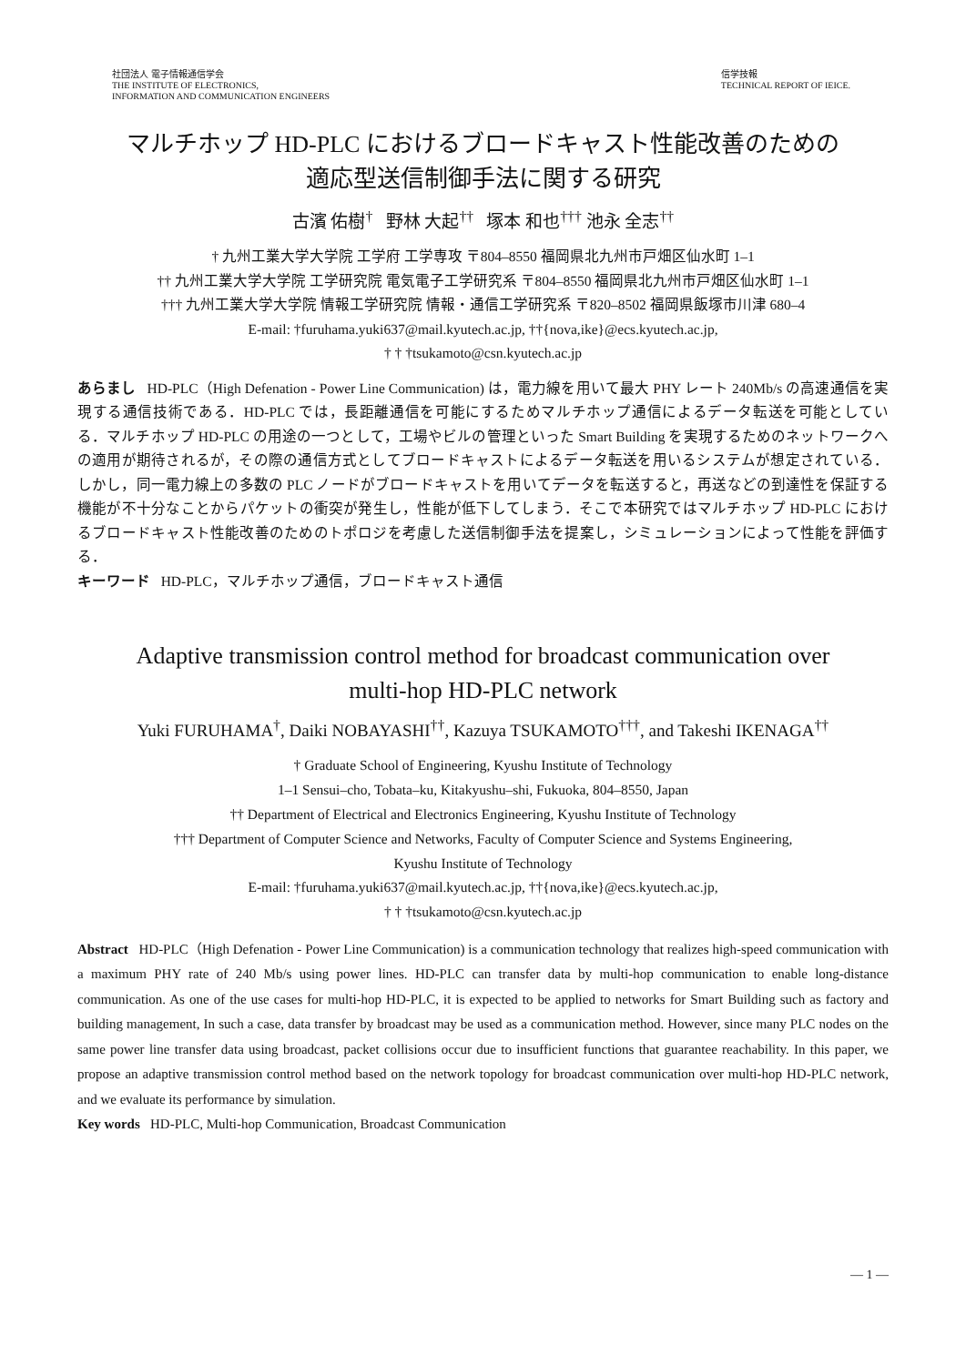社団法人 電子情報通信学会
THE INSTITUTE OF ELECTRONICS,
INFORMATION AND COMMUNICATION ENGINEERS
信学技報
TECHNICAL REPORT OF IEICE.
マルチホップ HD-PLC におけるブロードキャスト性能改善のための
適応型送信制御手法に関する研究
古濱 佑樹<sup>†</sup> 野林 大起<sup>††</sup> 塚本 和也<sup>†††</sup> 池永 全志<sup>††</sup>
† 九州工業大学大学院 工学府 工学専攻 〒804–8550 福岡県北九州市戸畑区仙水町 1–1
†† 九州工業大学大学院 工学研究院 電気電子工学研究系 〒804–8550 福岡県北九州市戸畑区仙水町 1–1
††† 九州工業大学大学院 情報工学研究院 情報・通信工学研究系 〒820–8502 福岡県飯塚市川津 680–4
E-mail: †furuhama.yuki637@mail.kyutech.ac.jp, ††{nova,ike}@ecs.kyutech.ac.jp,
† † †tsukamoto@csn.kyutech.ac.jp
あらまし HD-PLC（High Defenation - Power Line Communication) は，電力線を用いて最大 PHY レート 240Mb/s の高速通信を実現する通信技術である．HD-PLC では，長距離通信を可能にするためマルチホップ通信によるデータ転送を可能としている．マルチホップ HD-PLC の用途の一つとして，工場やビルの管理といった Smart Building を実現するためのネットワークへの適用が期待されるが，その際の通信方式としてブロードキャストによるデータ転送を用いるシステムが想定されている．しかし，同一電力線上の多数の PLC ノードがブロードキャストを用いてデータを転送すると，再送などの到達性を保証する機能が不十分なことからパケットの衝突が発生し，性能が低下してしまう．そこで本研究ではマルチホップ HD-PLC におけるブロードキャスト性能改善のためのトポロジを考慮した送信制御手法を提案し，シミュレーションによって性能を評価する．
キーワード HD-PLC，マルチホップ通信，ブロードキャスト通信
Adaptive transmission control method for broadcast communication over
multi-hop HD-PLC network
Yuki FURUHAMA<sup>†</sup>, Daiki NOBAYASHI<sup>††</sup>, Kazuya TSUKAMOTO<sup>†††</sup>, and Takeshi IKENAGA<sup>††</sup>
† Graduate School of Engineering, Kyushu Institute of Technology
1–1 Sensui–cho, Tobata–ku, Kitakyushu–shi, Fukuoka, 804–8550, Japan
†† Department of Electrical and Electronics Engineering, Kyushu Institute of Technology
††† Department of Computer Science and Networks, Faculty of Computer Science and Systems Engineering,
Kyushu Institute of Technology
E-mail: †furuhama.yuki637@mail.kyutech.ac.jp, ††{nova,ike}@ecs.kyutech.ac.jp,
† † †tsukamoto@csn.kyutech.ac.jp
Abstract HD-PLC（High Defenation - Power Line Communication) is a communication technology that realizes high-speed communication with a maximum PHY rate of 240 Mb/s using power lines. HD-PLC can transfer data by multi-hop communication to enable long-distance communication. As one of the use cases for multi-hop HD-PLC, it is expected to be applied to networks for Smart Building such as factory and building management, In such a case, data transfer by broadcast may be used as a communication method. However, since many PLC nodes on the same power line transfer data using broadcast, packet collisions occur due to insufficient functions that guarantee reachability. In this paper, we propose an adaptive transmission control method based on the network topology for broadcast communication over multi-hop HD-PLC network, and we evaluate its performance by simulation.
Key words HD-PLC, Multi-hop Communication, Broadcast Communication
— 1 —